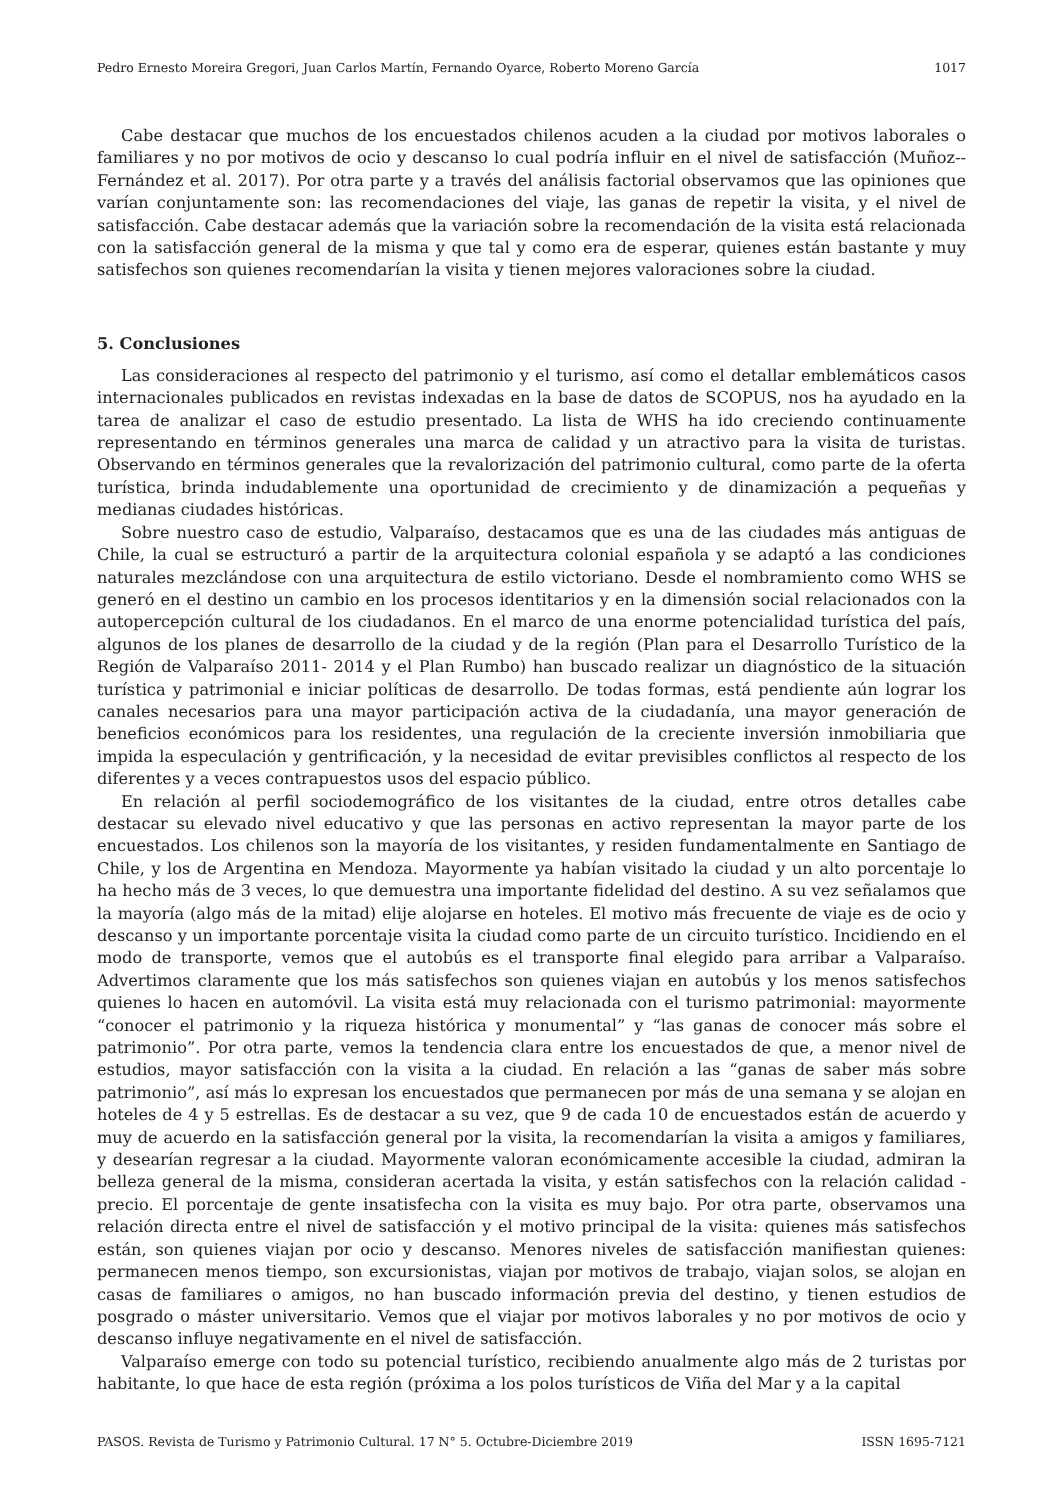Pedro Ernesto Moreira Gregori, Juan Carlos Martín, Fernando Oyarce, Roberto Moreno García 1017
Cabe destacar que muchos de los encuestados chilenos acuden a la ciudad por motivos laborales o familiares y no por motivos de ocio y descanso lo cual podría influir en el nivel de satisfacción (Muñoz--Fernández et al. 2017). Por otra parte y a través del análisis factorial observamos que las opiniones que varían conjuntamente son: las recomendaciones del viaje, las ganas de repetir la visita, y el nivel de satisfacción. Cabe destacar además que la variación sobre la recomendación de la visita está relacionada con la satisfacción general de la misma y que tal y como era de esperar, quienes están bastante y muy satisfechos son quienes recomendarían la visita y tienen mejores valoraciones sobre la ciudad.
5. Conclusiones
Las consideraciones al respecto del patrimonio y el turismo, así como el detallar emblemáticos casos internacionales publicados en revistas indexadas en la base de datos de SCOPUS, nos ha ayudado en la tarea de analizar el caso de estudio presentado. La lista de WHS ha ido creciendo continuamente representando en términos generales una marca de calidad y un atractivo para la visita de turistas. Observando en términos generales que la revalorización del patrimonio cultural, como parte de la oferta turística, brinda indudablemente una oportunidad de crecimiento y de dinamización a pequeñas y medianas ciudades históricas.
Sobre nuestro caso de estudio, Valparaíso, destacamos que es una de las ciudades más antiguas de Chile, la cual se estructuró a partir de la arquitectura colonial española y se adaptó a las condiciones naturales mezclándose con una arquitectura de estilo victoriano. Desde el nombramiento como WHS se generó en el destino un cambio en los procesos identitarios y en la dimensión social relacionados con la autopercepción cultural de los ciudadanos. En el marco de una enorme potencialidad turística del país, algunos de los planes de desarrollo de la ciudad y de la región (Plan para el Desarrollo Turístico de la Región de Valparaíso 2011- 2014 y el Plan Rumbo) han buscado realizar un diagnóstico de la situación turística y patrimonial e iniciar políticas de desarrollo. De todas formas, está pendiente aún lograr los canales necesarios para una mayor participación activa de la ciudadanía, una mayor generación de beneficios económicos para los residentes, una regulación de la creciente inversión inmobiliaria que impida la especulación y gentrificación, y la necesidad de evitar previsibles conflictos al respecto de los diferentes y a veces contrapuestos usos del espacio público.
En relación al perfil sociodemográfico de los visitantes de la ciudad, entre otros detalles cabe destacar su elevado nivel educativo y que las personas en activo representan la mayor parte de los encuestados. Los chilenos son la mayoría de los visitantes, y residen fundamentalmente en Santiago de Chile, y los de Argentina en Mendoza. Mayormente ya habían visitado la ciudad y un alto porcentaje lo ha hecho más de 3 veces, lo que demuestra una importante fidelidad del destino. A su vez señalamos que la mayoría (algo más de la mitad) elije alojarse en hoteles. El motivo más frecuente de viaje es de ocio y descanso y un importante porcentaje visita la ciudad como parte de un circuito turístico. Incidiendo en el modo de transporte, vemos que el autobús es el transporte final elegido para arribar a Valparaíso. Advertimos claramente que los más satisfechos son quienes viajan en autobús y los menos satisfechos quienes lo hacen en automóvil. La visita está muy relacionada con el turismo patrimonial: mayormente “conocer el patrimonio y la riqueza histórica y monumental” y “las ganas de conocer más sobre el patrimonio”. Por otra parte, vemos la tendencia clara entre los encuestados de que, a menor nivel de estudios, mayor satisfacción con la visita a la ciudad. En relación a las “ganas de saber más sobre patrimonio”, así más lo expresan los encuestados que permanecen por más de una semana y se alojan en hoteles de 4 y 5 estrellas. Es de destacar a su vez, que 9 de cada 10 de encuestados están de acuerdo y muy de acuerdo en la satisfacción general por la visita, la recomendarían la visita a amigos y familiares, y desearían regresar a la ciudad. Mayormente valoran económicamente accesible la ciudad, admiran la belleza general de la misma, consideran acertada la visita, y están satisfechos con la relación calidad - precio. El porcentaje de gente insatisfecha con la visita es muy bajo. Por otra parte, observamos una relación directa entre el nivel de satisfacción y el motivo principal de la visita: quienes más satisfechos están, son quienes viajan por ocio y descanso. Menores niveles de satisfacción manifiestan quienes: permanecen menos tiempo, son excursionistas, viajan por motivos de trabajo, viajan solos, se alojan en casas de familiares o amigos, no han buscado información previa del destino, y tienen estudios de posgrado o máster universitario. Vemos que el viajar por motivos laborales y no por motivos de ocio y descanso influye negativamente en el nivel de satisfacción.
Valparaíso emerge con todo su potencial turístico, recibiendo anualmente algo más de 2 turistas por habitante, lo que hace de esta región (próxima a los polos turísticos de Viña del Mar y a la capital
PASOS. Revista de Turismo y Patrimonio Cultural. 17 N° 5. Octubre-Diciembre 2019 ISSN 1695-7121